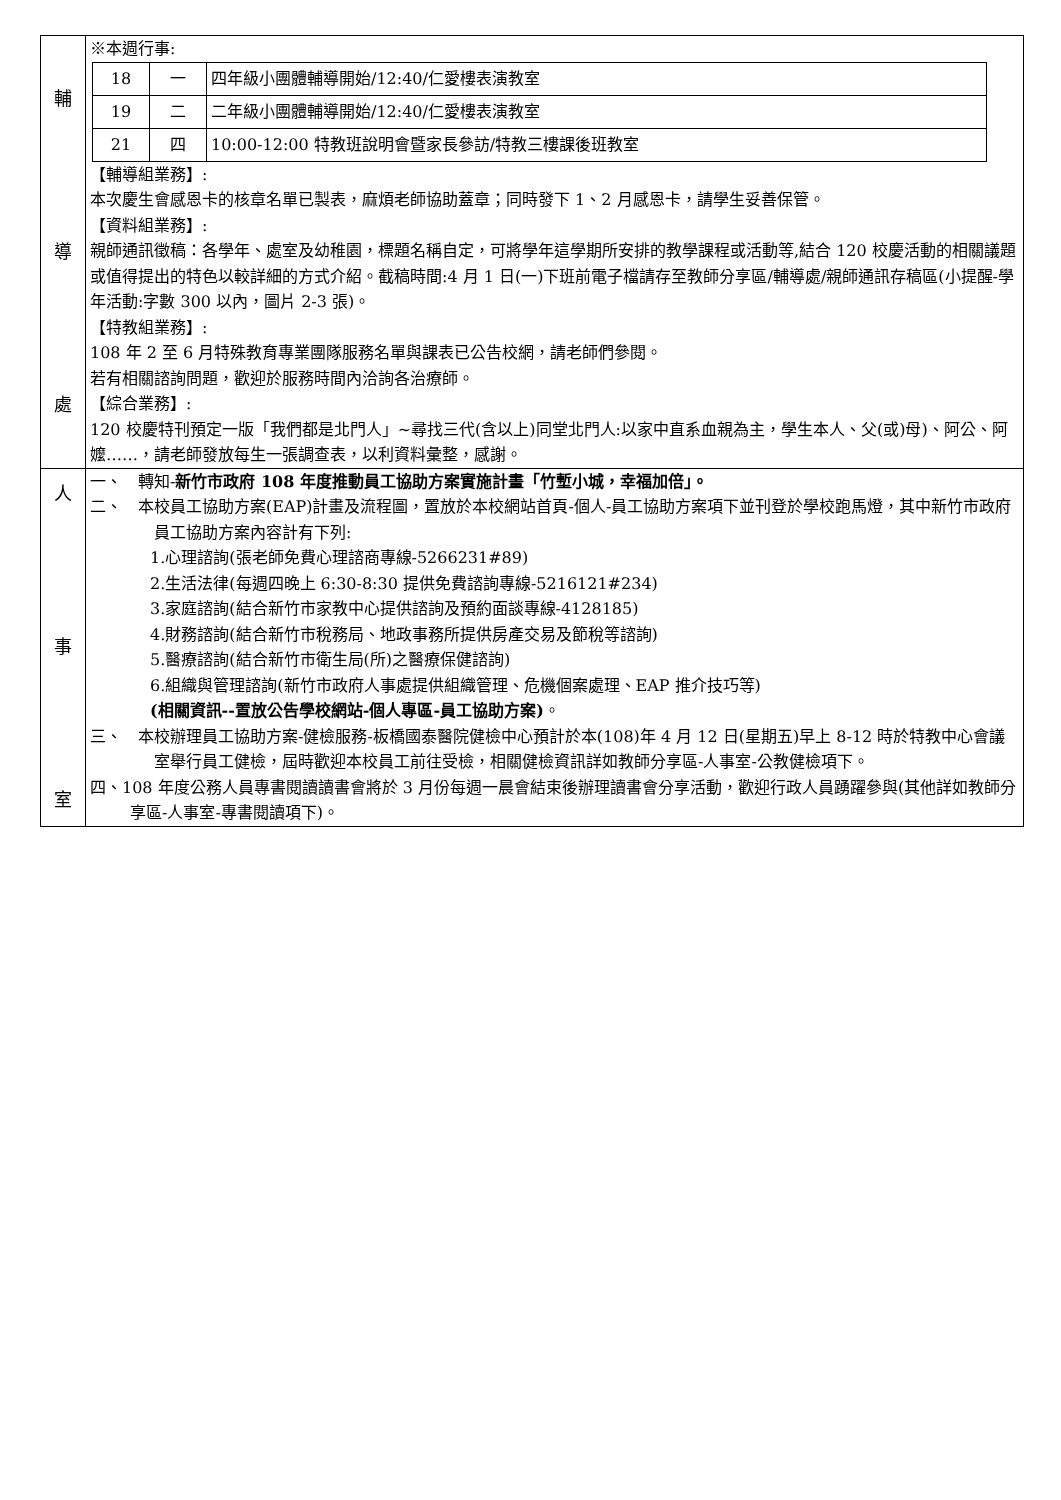| 輔 導 處 | ※本週行事: / 18 / 一 / 四年級小團體輔導開始/12:40/仁愛樓表演教室 / / 19 / 二 / 二年級小團體輔導開始/12:40/仁愛樓表演教室 / / 21 / 四 / 10:00-12:00 特教班說明會暨家長參訪/特教三樓課後班教室 / 【輔導組業務】: 本次慶生會感恩卡的核章名單已製表，麻煩老師協助蓋章；同時發下 1、2 月感恩卡，請學生妥善保管。 【資料組業務】: 親師通訊徵稿：各學年、處室及幼稚園，標題名稱自定，可將學年這學期所安排的教學課程或活動等,結合 120 校慶活動的相關議題或值得提出的特色以較詳細的方式介紹。截稿時間:4 月 1 日(一)下班前電子檔請存至教師分享區/輔導處/親師通訊存稿區(小提醒-學年活動:字數 300 以內，圖片 2-3 張)。 【特教組業務】: 108 年 2 至 6 月特殊教育專業團隊服務名單與課表已公告校網，請老師們參閱。 若有相關諮詢問題，歡迎於服務時間內洽詢各治療師。 【綜合業務】: 120 校慶特刊預定一版「我們都是北門人」~尋找三代(含以上)同堂北門人:以家中直系血親為主，學生本人、父(或)母)、阿公、阿嬤……，請老師發放每生一張調查表，以利資料彙整，感謝。 |
| 人 事 室 | 一、 轉知- 新竹市政府 108 年度推動員工協助方案實施計畫「竹塹小城，幸福加倍」。 二、 本校員工協助方案(EAP)計畫及流程圖，置放於本校網站首頁-個人-員工協助方案項下並刊登於學校跑馬燈，其中新竹市政府員工協助方案內容計有下列: 1.心理諮詢(張老師免費心理諮商專線-5266231#89) 2.生活法律(每週四晚上 6:30-8:30 提供免費諮詢專線-5216121#234) 3.家庭諮詢(結合新竹市家教中心提供諮詢及預約面談專線-4128185) 4.財務諮詢(結合新竹市稅務局、地政事務所提供房產交易及節稅等諮詢) 5.醫療諮詢(結合新竹市衛生局(所)之醫療保健諮詢) 6.組織與管理諮詢(新竹市政府人事處提供組織管理、危機個案處理、EAP 推介技巧等) (相關資訊--置放公告學校網站-個人專區-員工協助方案) 。 三、 本校辦理員工協助方案-健檢服務-板橋國泰醫院健檢中心預計於本(108)年 4 月 12 日(星期五)早上 8-12 時於特教中心會議室舉行員工健檢，屆時歡迎本校員工前往受檢，相關健檢資訊詳如教師分享區-人事室-公教健檢項下。 四、108 年度公務人員專書閱讀讀書會將於 3 月份每週一晨會結束後辦理讀書會分享活動，歡迎行政人員踴躍參與(其他詳如教師分享區-人事室-專書閱讀項下)。 |